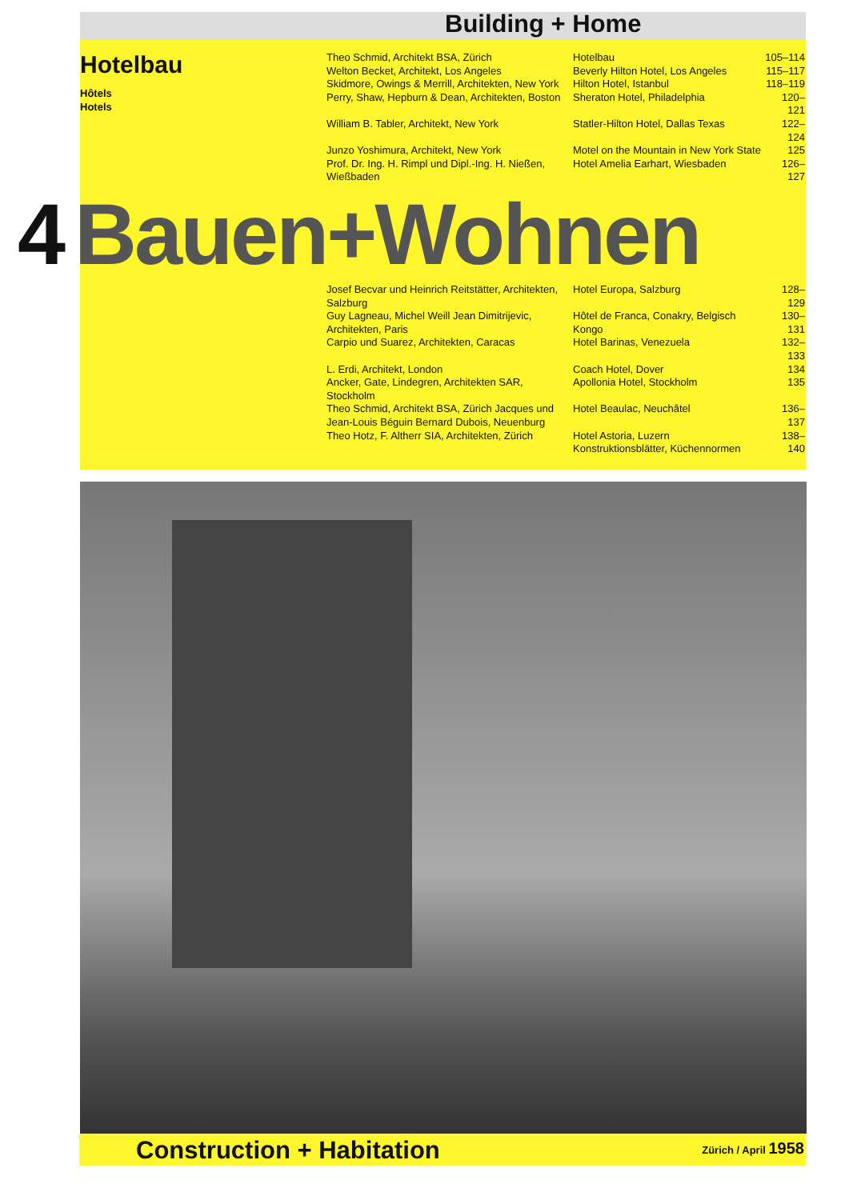Building + Home
Hotelbau
Hôtels
Hotels
| Theo Schmid, Architekt BSA, Zürich | Hotelbau | 105–114 |
| Welton Becket, Architekt, Los Angeles | Beverly Hilton Hotel, Los Angeles | 115–117 |
| Skidmore, Owings & Merrill, Architekten, New York | Hilton Hotel, Istanbul | 118–119 |
| Perry, Shaw, Hepburn & Dean, Architekten, Boston | Sheraton Hotel, Philadelphia | 120–121 |
| William B. Tabler, Architekt, New York | Statler-Hilton Hotel, Dallas Texas | 122–124 |
| Junzo Yoshimura, Architekt, New York | Motel on the Mountain in New York State | 125 |
| Prof. Dr. Ing. H. Rimpl und Dipl.-Ing. H. Nießen, Wießbaden | Hotel Amelia Earhart, Wiesbaden | 126–127 |
| Josef Becvar und Heinrich Reitstätter, Architekten, Salzburg | Hotel Europa, Salzburg | 128–129 |
| Guy Lagneau, Michel Weill Jean Dimitrijevic, Architekten, Paris | Hôtel de Franca, Conakry, Belgisch Kongo | 130–131 |
| Carpio und Suarez, Architekten, Caracas | Hotel Barinas, Venezuela | 132–133 |
| L. Erdi, Architekt, London | Coach Hotel, Dover | 134 |
| Ancker, Gate, Lindegren, Architekten SAR, Stockholm | Apollonia Hotel, Stockholm | 135 |
| Theo Schmid, Architekt BSA, Zürich Jacques und Jean-Louis Béguin Bernard Dubois, Neuenburg | Hotel Beaulac, Neuchâtel | 136–137 |
| Theo Hotz, F. Altherr SIA, Architekten, Zürich | Hotel Astoria, Luzern Konstruktionsblätter, Küchennormen | 138–140 |
4 Bauen+Wohnen
Construction + Habitation Zürich / April 1958